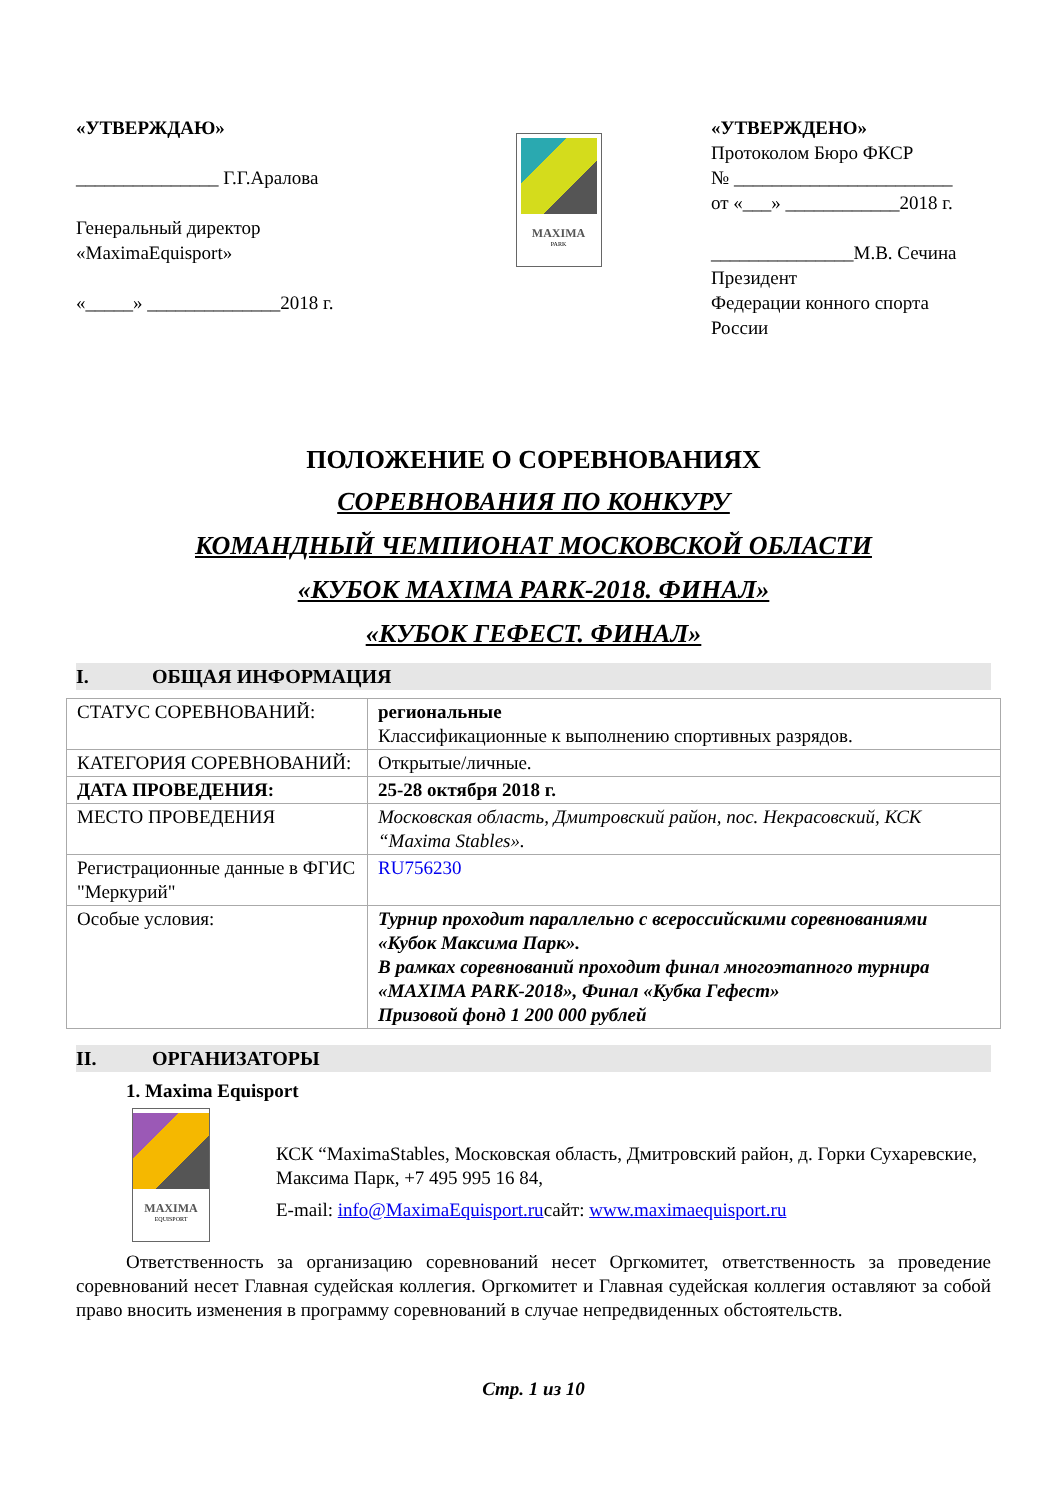«УТВЕРЖДАЮ»
_______________ Г.Г.Аралова
Генеральный директор
«MaximaEquisport»
«_____» ______________2018 г.
MAXIMA
PARK
«УТВЕРЖДЕНО»
Протоколом Бюро ФКСР
№ _______________________
от «___» ____________2018 г.
_______________М.В. Сечина
Президент
Федерации конного спорта
России
ПОЛОЖЕНИЕ О СОРЕВНОВАНИЯХ
СОРЕВНОВАНИЯ ПО КОНКУРУ
КОМАНДНЫЙ ЧЕМПИОНАТ МОСКОВСКОЙ ОБЛАСТИ
«КУБОК MAXIMA PARK-2018. ФИНАЛ»
«КУБОК ГЕФЕСТ. ФИНАЛ»
I. ОБЩАЯ ИНФОРМАЦИЯ
| СТАТУС СОРЕВНОВАНИЙ: | региональные Классификационные к выполнению спортивных разрядов. |
| КАТЕГОРИЯ СОРЕВНОВАНИЙ: | Открытые/личные. |
| ДАТА ПРОВЕДЕНИЯ: | 25-28 октября 2018 г. |
| МЕСТО ПРОВЕДЕНИЯ | Московская область, Дмитровский район, пос. Некрасовский, КСК “Maxima Stables». |
| Регистрационные данные в ФГИС "Меркурий" | RU756230 |
| Особые условия: | Турнир проходит параллельно с всероссийскими соревнованиями «Кубок Максима Парк». В рамках соревнований проходит финал многоэтапного турнира «MAXIMA PARK-2018», Финал «Кубка Гефест» Призовой фонд 1 200 000 рублей |
II. ОРГАНИЗАТОРЫ
1. Maxima Equisport
MAXIMA
EQUISPORT
КСК “MaximaStables, Московская область, Дмитровский район, д. Горки Сухаревские, Максима Парк, +7 495 995 16 84,
E-mail: info@MaximaEquisport.ruсайт: www.maximaequisport.ru
Ответственность за организацию соревнований несет Оргкомитет, ответственность за проведение соревнований несет Главная судейская коллегия. Оргкомитет и Главная судейская коллегия оставляют за собой право вносить изменения в программу соревнований в случае непредвиденных обстоятельств.
Стр. 1 из 10